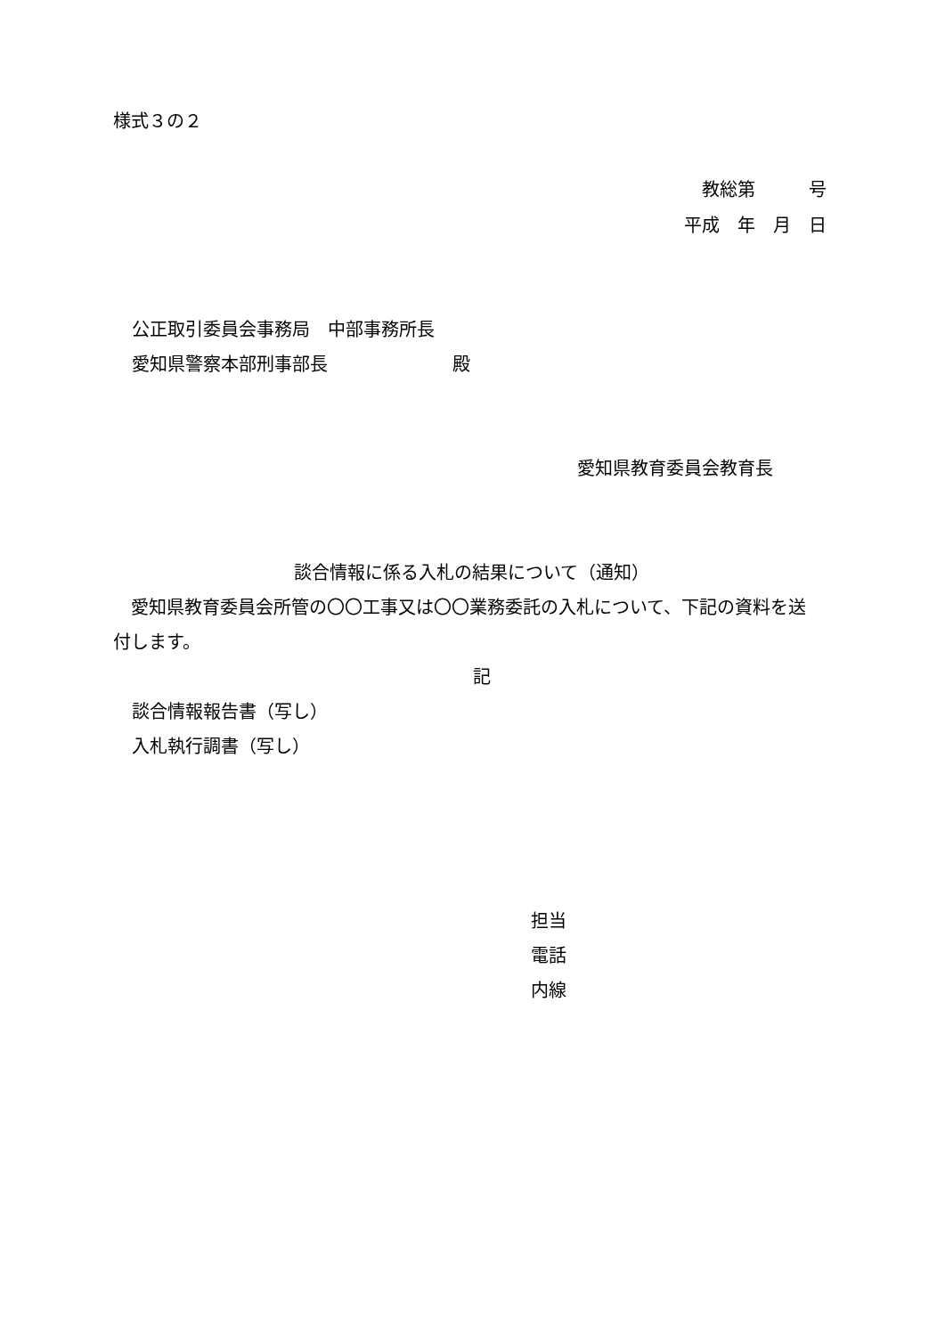様式３の２
教総第　　　号
平成　年　月　日
公正取引委員会事務局　中部事務所長
愛知県警察本部刑事部長　　　　　　　殿
愛知県教育委員会教育長
談合情報に係る入札の結果について（通知）
　愛知県教育委員会所管の〇〇工事又は〇〇業務委託の入札について、下記の資料を送
付します。
記
談合情報報告書（写し）
入札執行調書（写し）
担当
電話
内線